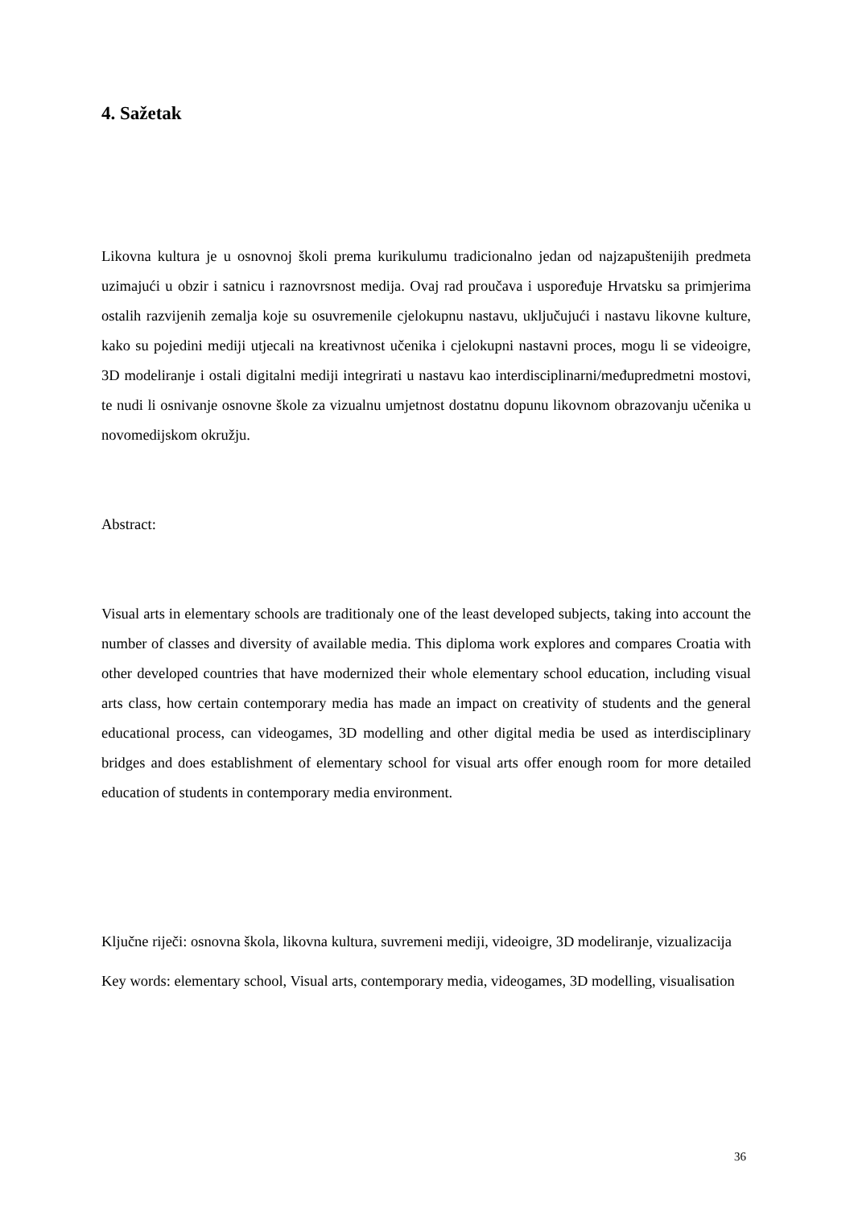4. Sažetak
Likovna kultura je u osnovnoj školi prema kurikulumu tradicionalno jedan od najzapuštenijih predmeta uzimajući u obzir i satnicu i raznovrsnost medija. Ovaj rad proučava i uspoređuje Hrvatsku sa primjerima ostalih razvijenih zemalja koje su osuvremenile cjelokupnu nastavu, uključujući i nastavu likovne kulture, kako su pojedini mediji utjecali na kreativnost učenika i cjelokupni nastavni proces, mogu li se videoigre, 3D modeliranje i ostali digitalni mediji integrirati u nastavu kao interdisciplinarni/međupredmetni mostovi, te nudi li osnivanje osnovne škole za vizualnu umjetnost dostatnu dopunu likovnom obrazovanju učenika u novomedijskom okružju.
Abstract:
Visual arts in elementary schools are traditionaly one of the least developed subjects, taking into account the number of classes and diversity of available media. This diploma work explores and compares Croatia with other developed countries that have modernized their whole elementary school education, including visual arts class, how certain contemporary media has made an impact on creativity of students and the general educational process, can videogames, 3D modelling and other digital media be used as interdisciplinary bridges and does establishment of elementary school for visual arts offer enough room for more detailed education of students in contemporary media environment.
Ključne riječi: osnovna škola, likovna kultura, suvremeni mediji, videoigre, 3D modeliranje, vizualizacija
Key words: elementary school, Visual arts, contemporary media, videogames, 3D modelling, visualisation
36